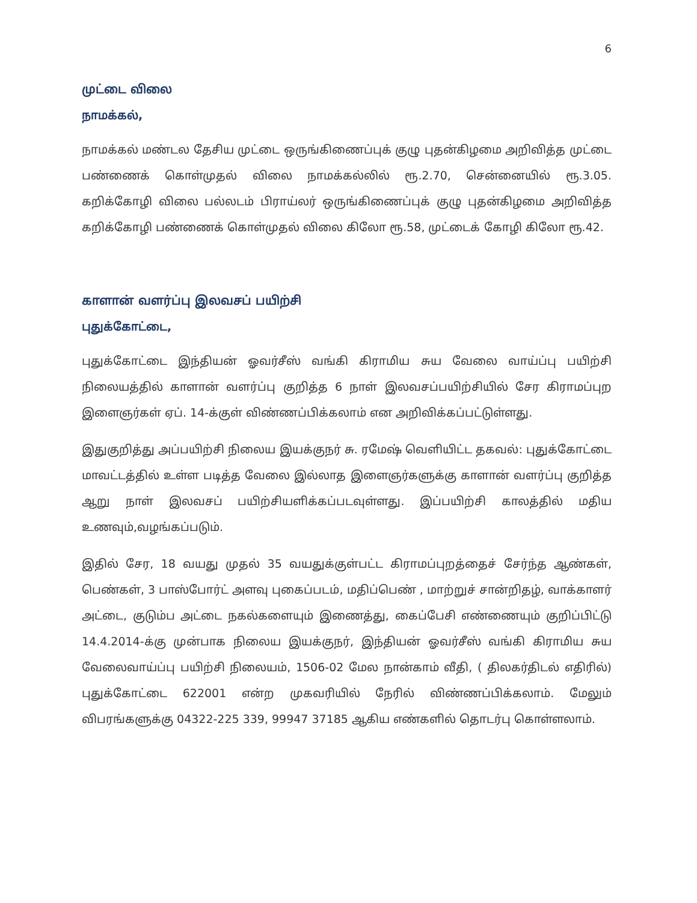6
முட்டை விலை
நாமக்கல்,
நாமக்கல் மண்டல தேசிய முட்டை ஒருங்கிணைப்புக் குழு புதன்கிழமை அறிவித்த முட்டை பண்ணைக் கொள்முதல் விலை நாமக்கல்லில் ரூ.2.70, சென்னையில் ரூ.3.05. கறிக்கோழி விலை பல்லடம் பிராய்லர் ஒருங்கிணைப்புக் குழு புதன்கிழமை அறிவித்த கறிக்கோழி பண்ணைக் கொள்முதல் விலை கிலோ ரூ.58, முட்டைக் கோழி கிலோ ரூ.42.
காளான் வளர்ப்பு இலவசப் பயிற்சி
புதுக்கோட்டை,
புதுக்கோட்டை இந்தியன் ஓவர்சீஸ் வங்கி கிராமிய சுய வேலை வாய்ப்பு பயிற்சி நிலையத்தில் காளான் வளர்ப்பு குறித்த 6 நாள் இலவசப்பயிற்சியில் சேர கிராமப்புற இளைஞர்கள் ஏப். 14-க்குள் விண்ணப்பிக்கலாம் என அறிவிக்கப்பட்டுள்ளது.
இதுகுறித்து அப்பயிற்சி நிலைய இயக்குநர் சு. ரமேஷ் வெளியிட்ட தகவல்: புதுக்கோட்டை மாவட்டத்தில் உள்ள படித்த வேலை இல்லாத இளைஞர்களுக்கு காளான் வளர்ப்பு குறித்த ஆறு நாள் இலவசப் பயிற்சியளிக்கப்படவுள்ளது. இப்பயிற்சி காலத்தில் மதிய உணவும்,வழங்கப்படும்.
இதில் சேர, 18 வயது முதல் 35 வயதுக்குள்பட்ட கிராமப்புறத்தைச் சேர்ந்த ஆண்கள், பெண்கள், 3 பாஸ்போர்ட் அளவு புகைப்படம், மதிப்பெண் , மாற்றுச் சான்றிதழ், வாக்காளர் அட்டை, குடும்ப அட்டை நகல்களையும் இணைத்து, கைப்பேசி எண்ணையும் குறிப்பிட்டு 14.4.2014-க்கு முன்பாக நிலைய இயக்குநர், இந்தியன் ஓவர்சீஸ் வங்கி கிராமிய சுய வேலைவாய்ப்பு பயிற்சி நிலையம், 1506-02 மேல நான்காம் வீதி, ( திலகர்திடல் எதிரில்) புதுக்கோட்டை 622001 என்ற முகவரியில் நேரில் விண்ணப்பிக்கலாம். மேலும் விபரங்களுக்கு 04322-225 339, 99947 37185 ஆகிய எண்களில் தொடர்பு கொள்ளலாம்.